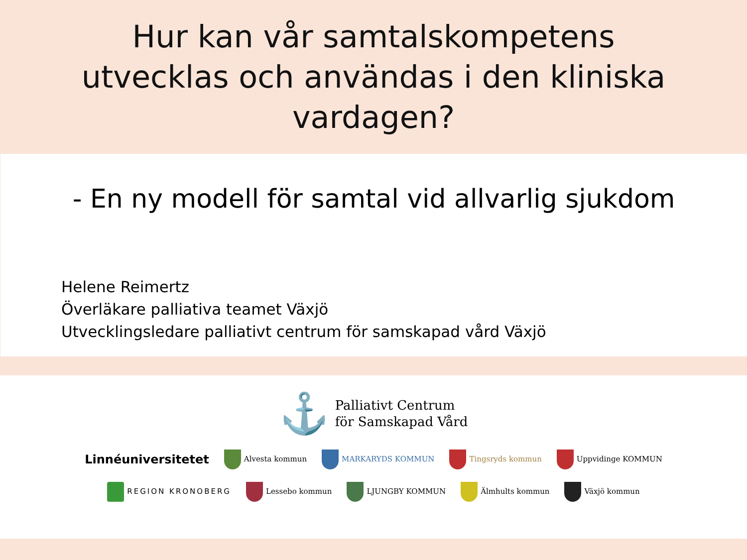Hur kan vår samtalskompetens
utvecklas och användas i den kliniska
vardagen?
- En ny modell för samtal vid allvarlig sjukdom
Helene Reimertz
Överläkare palliativa teamet Växjö
Utvecklingsledare palliativt centrum för samskapad vård Växjö
⚓
Palliativt Centrum
för Samskapad Vård
Linnéuniversitetet Alvesta kommun MARKARYDS KOMMUN Tingsryds kommun Uppvidinge KOMMUN
REGION KRONOBERG Lessebo kommun LJUNGBY KOMMUN Älmhults kommun Växjö kommun